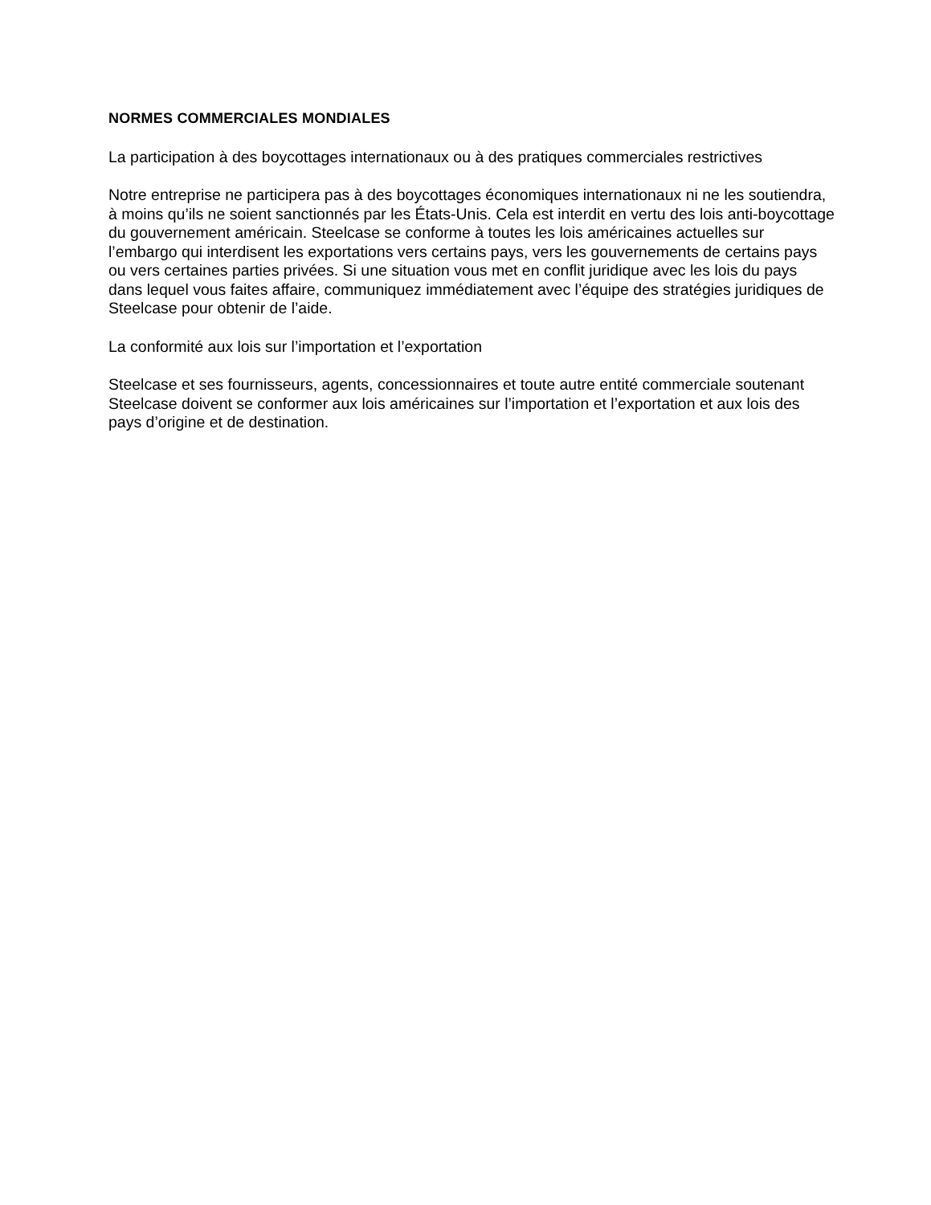NORMES COMMERCIALES MONDIALES
La participation à des boycottages internationaux ou à des pratiques commerciales restrictives
Notre entreprise ne participera pas à des boycottages économiques internationaux ni ne les soutiendra, à moins qu’ils ne soient sanctionnés par les États-Unis. Cela est interdit en vertu des lois anti-boycottage du gouvernement américain. Steelcase se conforme à toutes les lois américaines actuelles sur l’embargo qui interdisent les exportations vers certains pays, vers les gouvernements de certains pays ou vers certaines parties privées. Si une situation vous met en conflit juridique avec les lois du pays dans lequel vous faites affaire, communiquez immédiatement avec l’équipe des stratégies juridiques de Steelcase pour obtenir de l’aide.
La conformité aux lois sur l’importation et l’exportation
Steelcase et ses fournisseurs, agents, concessionnaires et toute autre entité commerciale soutenant Steelcase doivent se conformer aux lois américaines sur l’importation et l’exportation et aux lois des pays d’origine et de destination.